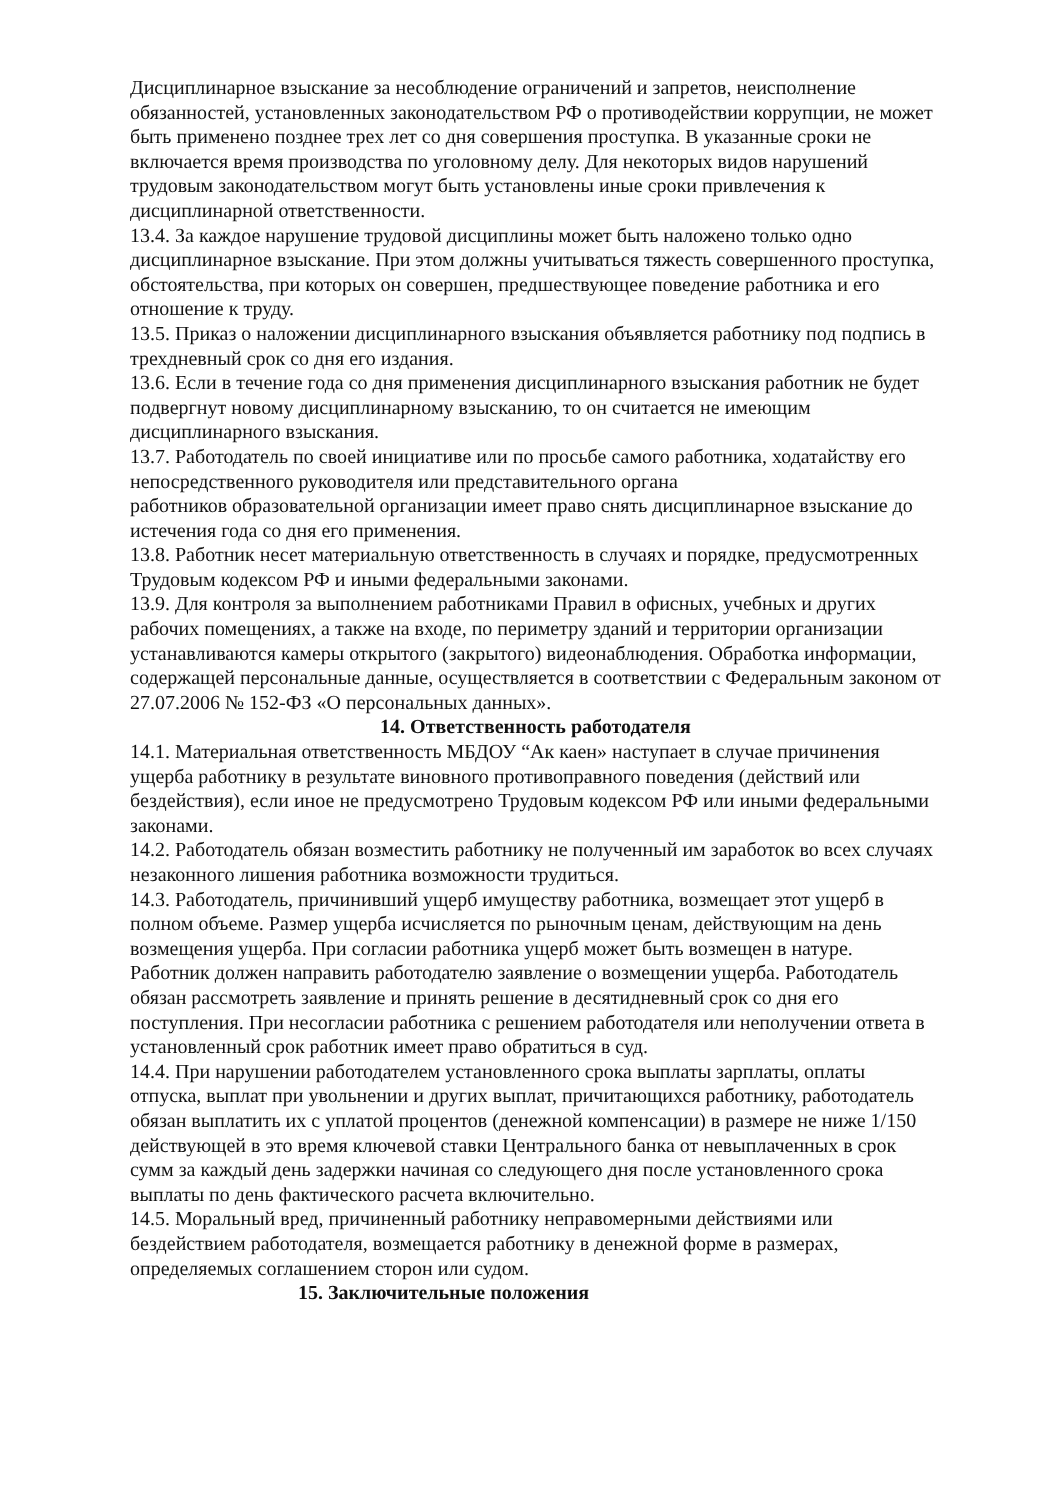Дисциплинарное взыскание за несоблюдение ограничений и запретов, неисполнение обязанностей, установленных законодательством РФ о противодействии коррупции, не может быть применено позднее трех лет со дня совершения проступка. В указанные сроки не включается время производства по уголовному делу. Для некоторых видов нарушений трудовым законодательством могут быть установлены иные сроки привлечения к дисциплинарной ответственности.
13.4. За каждое нарушение трудовой дисциплины может быть наложено только одно дисциплинарное взыскание. При этом должны учитываться тяжесть совершенного проступка, обстоятельства, при которых он совершен, предшествующее поведение работника и его отношение к труду.
13.5. Приказ о наложении дисциплинарного взыскания объявляется работнику под подпись в трехдневный срок со дня его издания.
13.6. Если в течение года со дня применения дисциплинарного взыскания работник не будет подвергнут новому дисциплинарному взысканию, то он считается не имеющим дисциплинарного взыскания.
13.7. Работодатель по своей инициативе или по просьбе самого работника, ходатайству его непосредственного руководителя или представительного органа
работников образовательной организации имеет право снять дисциплинарное взыскание до истечения года со дня его применения.
13.8. Работник несет материальную ответственность в случаях и порядке, предусмотренных Трудовым кодексом РФ и иными федеральными законами.
13.9. Для контроля за выполнением работниками Правил в офисных, учебных и других рабочих помещениях, а также на входе, по периметру зданий и территории организации устанавливаются камеры открытого (закрытого) видеонаблюдения. Обработка информации, содержащей персональные данные, осуществляется в соответствии с Федеральным законом от 27.07.2006 № 152-ФЗ «О персональных данных».
14. Ответственность работодателя
14.1. Материальная ответственность МБДОУ “Ак каен» наступает в случае причинения ущерба работнику в результате виновного противоправного поведения (действий или бездействия), если иное не предусмотрено Трудовым кодексом РФ или иными федеральными законами.
14.2. Работодатель обязан возместить работнику не полученный им заработок во всех случаях незаконного лишения работника возможности трудиться.
14.3. Работодатель, причинивший ущерб имуществу работника, возмещает этот ущерб в полном объеме. Размер ущерба исчисляется по рыночным ценам, действующим на день возмещения ущерба. При согласии работника ущерб может быть возмещен в натуре.
Работник должен направить работодателю заявление о возмещении ущерба. Работодатель обязан рассмотреть заявление и принять решение в десятидневный срок со дня его поступления. При несогласии работника с решением работодателя или неполучении ответа в установленный срок работник имеет право обратиться в суд.
14.4. При нарушении работодателем установленного срока выплаты зарплаты, оплаты отпуска, выплат при увольнении и других выплат, причитающихся работнику, работодатель обязан выплатить их с уплатой процентов (денежной компенсации) в размере не ниже 1/150 действующей в это время ключевой ставки Центрального банка от невыплаченных в срок сумм за каждый день задержки начиная со следующего дня после установленного срока выплаты по день фактического расчета включительно.
14.5. Моральный вред, причиненный работнику неправомерными действиями или бездействием работодателя, возмещается работнику в денежной форме в размерах, определяемых соглашением сторон или судом.
15. Заключительные положения